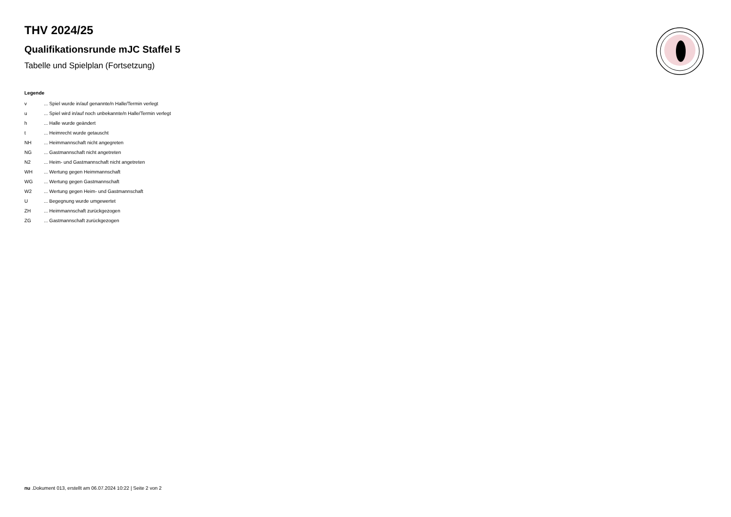THV 2024/25
Qualifikationsrunde mJC Staffel 5
Tabelle und Spielplan (Fortsetzung)
Legende
| v | ... Spiel wurde in/auf genannte/n Halle/Termin verlegt |
| u | ... Spiel wird in/auf noch unbekannte/n Halle/Termin verlegt |
| h | ... Halle wurde geändert |
| t | ... Heimrecht wurde getauscht |
| NH | ... Heimmannschaft nicht angegreten |
| NG | ... Gastmannschaft nicht angetreten |
| N2 | ... Heim- und Gastmannschaft nicht angetreten |
| WH | ... Wertung gegen Heimmannschaft |
| WG | ... Wertung gegen Gastmannschaft |
| W2 | ... Wertung gegen Heim- und Gastmannschaft |
| U | ... Begegnung wurde umgewertet |
| ZH | ... Heimmannschaft zurückgezogen |
| ZG | ... Gastmannschaft zurückgezogen |
nu .Dokument 013, erstellt am 06.07.2024 10:22 | Seite 2 von 2